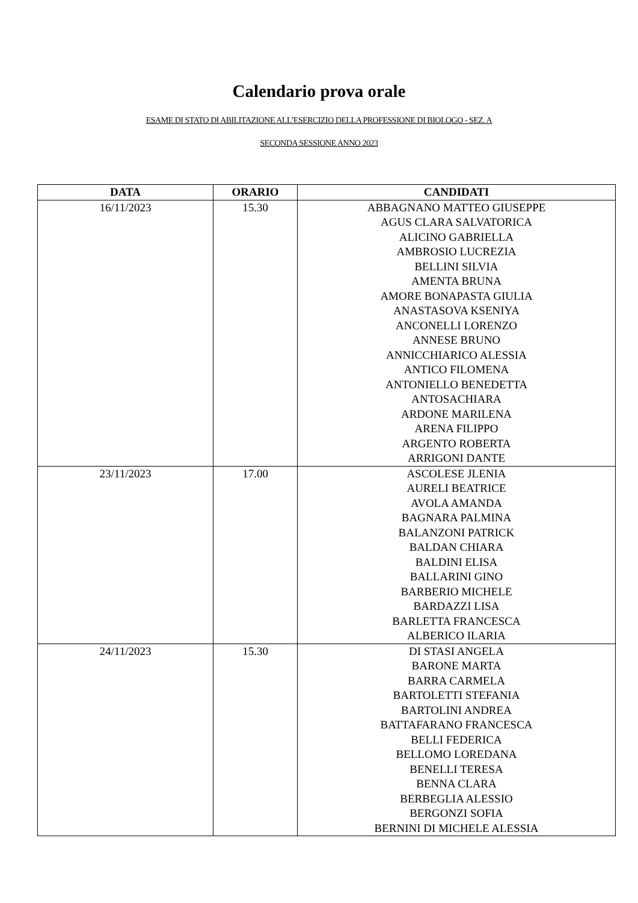Calendario prova orale
ESAME DI STATO DI ABILITAZIONE ALL’ESERCIZIO DELLA PROFESSIONE DI BIOLOGO - SEZ. A
SECONDA SESSIONE ANNO 2023
| DATA | ORARIO | CANDIDATI |
| --- | --- | --- |
| 16/11/2023 | 15.30 | ABBAGNANO MATTEO GIUSEPPE AGUS CLARA SALVATORICA ALICINO GABRIELLA AMBROSIO LUCREZIA BELLINI SILVIA AMENTA BRUNA AMORE BONAPASTA GIULIA ANASTASOVA KSENIYA ANCONELLI LORENZO ANNESE BRUNO ANNICCHIARICO ALESSIA ANTICO FILOMENA ANTONIELLO BENEDETTA ANTOSACHIARA ARDONE MARILENA ARENA FILIPPO ARGENTO ROBERTA ARRIGONI DANTE |
| 23/11/2023 | 17.00 | ASCOLESE JLENIA AURELI BEATRICE AVOLA AMANDA BAGNARA PALMINA BALANZONI PATRICK BALDAN CHIARA BALDINI ELISA BALLARINI GINO BARBERIO MICHELE BARDAZZI LISA BARLETTA FRANCESCA ALBERICO ILARIA |
| 24/11/2023 | 15.30 | DI STASI ANGELA BARONE MARTA BARRA CARMELA BARTOLETTI STEFANIA BARTOLINI ANDREA BATTAFARANO FRANCESCA BELLI FEDERICA BELLOMO LOREDANA BENELLI TERESA BENNA CLARA BERBEGLIA ALESSIO BERGONZI SOFIA BERNINI DI MICHELE ALESSIA |